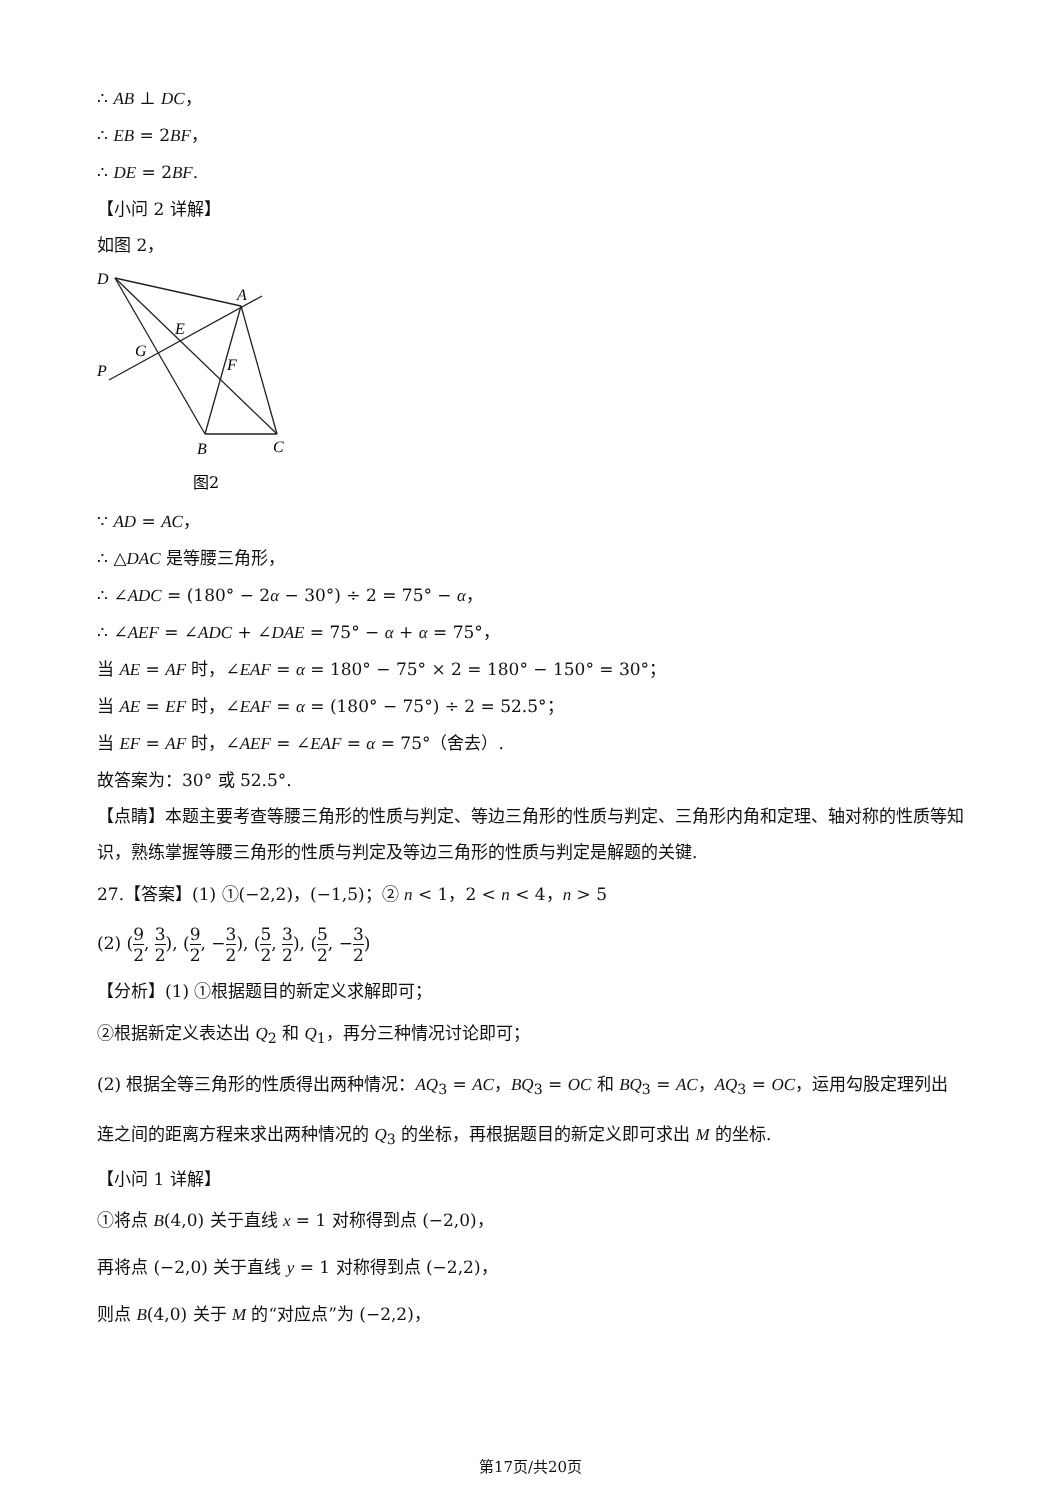∴ AB ⊥ DC，
∴ EB = 2BF，
∴ DE = 2BF.
【小问 2 详解】
如图 2，
D
A
E
G
P
F
B
C
图2
∵ AD = AC，
∴ △DAC 是等腰三角形，
∴ ∠ADC = (180° − 2α − 30°) ÷ 2 = 75° − α，
∴ ∠AEF = ∠ADC + ∠DAE = 75° − α + α = 75°，
当 AE = AF 时，∠EAF = α = 180° − 75° × 2 = 180° − 150° = 30°；
当 AE = EF 时，∠EAF = α = (180° − 75°) ÷ 2 = 52.5°；
当 EF = AF 时，∠AEF = ∠EAF = α = 75°（舍去）.
故答案为：30° 或 52.5°.
【点睛】本题主要考查等腰三角形的性质与判定、等边三角形的性质与判定、三角形内角和定理、轴对称的性质等知识，熟练掌握等腰三角形的性质与判定及等边三角形的性质与判定是解题的关键.
27.【答案】(1) ①(−2,2)，(−1,5)；② n < 1，2 < n < 4，n > 5
(2) (9 2, 3 2), (9 2, −3 2), (5 2, 3 2), (5 2, −3 2)
【分析】(1) ①根据题目的新定义求解即可；
②根据新定义表达出 Q<sub>2</sub> 和 Q<sub>1</sub>，再分三种情况讨论即可；
(2) 根据全等三角形的性质得出两种情况：AQ<sub>3</sub> = AC，BQ<sub>3</sub> = OC 和 BQ<sub>3</sub> = AC，AQ<sub>3</sub> = OC，运用勾股定理列出连之间的距离方程来求出两种情况的 Q<sub>3</sub> 的坐标，再根据题目的新定义即可求出 M 的坐标.
【小问 1 详解】
①将点 B(4,0) 关于直线 x = 1 对称得到点 (−2,0)，
再将点 (−2,0) 关于直线 y = 1 对称得到点 (−2,2)，
则点 B(4,0) 关于 M 的“对应点”为 (−2,2)，
第17页/共20页